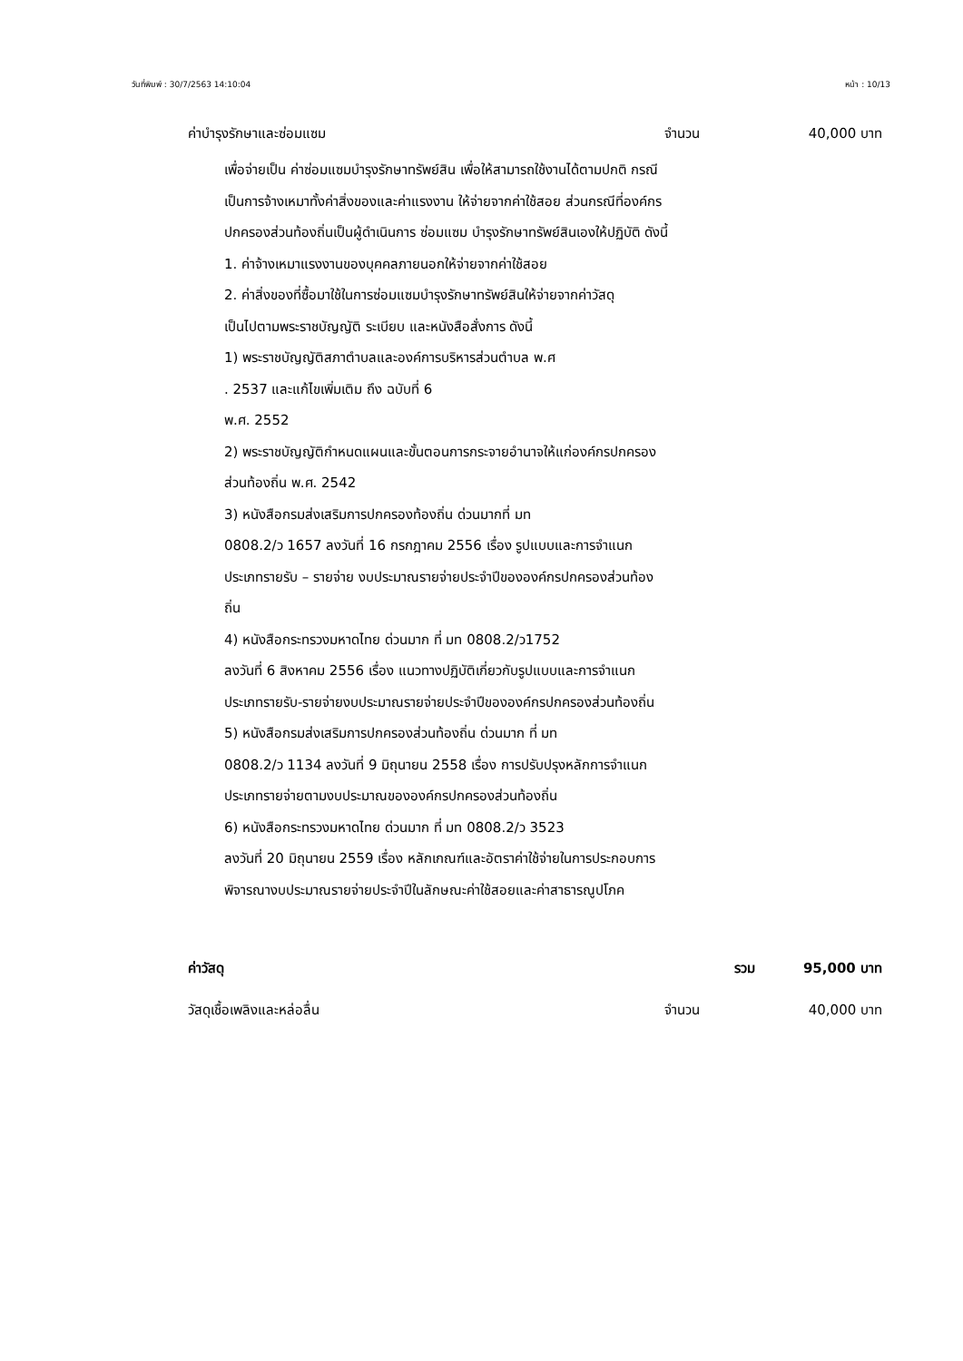วันที่พิมพ์ : 30/7/2563 14:10:04 หน้า : 10/13
ค่าบำรุงรักษาและซ่อมแซม จำนวน 40,000 บาท
เพื่อจ่ายเป็น ค่าซ่อมแซมบำรุงรักษาทรัพย์สิน เพื่อให้สามารถใช้งานได้ตามปกติ กรณีเป็นการจ้างเหมาทั้งค่าสิ่งของและค่าแรงงาน ให้จ่ายจากค่าใช้สอย ส่วนกรณีที่องค์กรปกครองส่วนท้องถิ่นเป็นผู้ดำเนินการ ซ่อมแซม บำรุงรักษาทรัพย์สินเองให้ปฏิบัติ ดังนี้
1. ค่าจ้างเหมาแรงงานของบุคคลภายนอกให้จ่ายจากค่าใช้สอย
2. ค่าสิ่งของที่ซื้อมาใช้ในการซ่อมแซมบำรุงรักษาทรัพย์สินให้จ่ายจากค่าวัสดุ
เป็นไปตามพระราชบัญญัติ ระเบียบ และหนังสือสั่งการ ดังนี้
1) พระราชบัญญัติสภาตำบลและองค์การบริหารส่วนตำบล พ.ศ
. 2537 และแก้ไขเพิ่มเติม ถึง ฉบับที่ 6
พ.ศ. 2552
2) พระราชบัญญัติกำหนดแผนและขั้นตอนการกระจายอำนาจให้แก่องค์กรปกครองส่วนท้องถิ่น พ.ศ. 2542
3) หนังสือกรมส่งเสริมการปกครองท้องถิ่น ด่วนมากที่ มท
0808.2/ว 1657 ลงวันที่ 16 กรกฎาคม 2556 เรื่อง รูปแบบและการจำแนกประเภทรายรับ – รายจ่าย งบประมาณรายจ่ายประจำปีขององค์กรปกครองส่วนท้องถิ่น
4) หนังสือกระทรวงมหาดไทย ด่วนมาก ที่ มท 0808.2/ว1752
ลงวันที่ 6 สิงหาคม 2556 เรื่อง แนวทางปฏิบัติเกี่ยวกับรูปแบบและการจำแนกประเภทรายรับ-รายจ่ายงบประมาณรายจ่ายประจำปีขององค์กรปกครองส่วนท้องถิ่น
5) หนังสือกรมส่งเสริมการปกครองส่วนท้องถิ่น ด่วนมาก ที่ มท
0808.2/ว 1134 ลงวันที่ 9 มิถุนายน 2558 เรื่อง การปรับปรุงหลักการจำแนกประเภทรายจ่ายตามงบประมาณขององค์กรปกครองส่วนท้องถิ่น
6) หนังสือกระทรวงมหาดไทย ด่วนมาก ที่ มท 0808.2/ว 3523
ลงวันที่ 20 มิถุนายน 2559 เรื่อง หลักเกณฑ์และอัตราค่าใช้จ่ายในการประกอบการพิจารณางบประมาณรายจ่ายประจำปีในลักษณะค่าใช้สอยและค่าสาธารณูปโภค
ค่าวัสดุ รวม 95,000 บาท
วัสดุเชื้อเพลิงและหล่อลื่น จำนวน 40,000 บาท